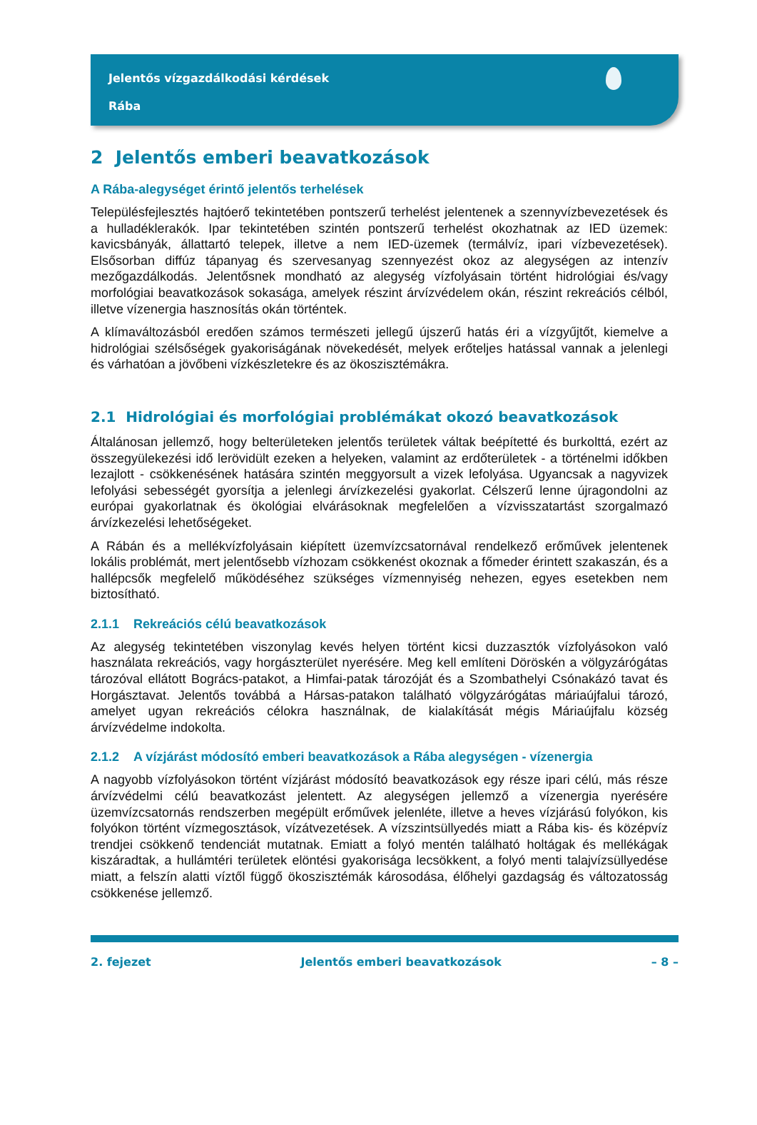Jelentős vízgazdálkodási kérdések
Rába
2 Jelentős emberi beavatkozások
A Rába-alegységet érintő jelentős terhelések
Településfejlesztés hajtóerő tekintetében pontszerű terhelést jelentenek a szennyvízbevezetések és a hulladéklerakók. Ipar tekintetében szintén pontszerű terhelést okozhatnak az IED üzemek: kavicsbányák, állattartó telepek, illetve a nem IED-üzemek (termálvíz, ipari vízbevezetések). Elsősorban diffúz tápanyag és szervesanyag szennyezést okoz az alegységen az intenzív mezőgazdálkodás. Jelentősnek mondható az alegység vízfolyásain történt hidrológiai és/vagy morfológiai beavatkozások sokasága, amelyek részint árvízvédelem okán, részint rekreációs célból, illetve vízenergia hasznosítás okán történtek.
A klímaváltozásból eredően számos természeti jellegű újszerű hatás éri a vízgyűjtőt, kiemelve a hidrológiai szélsőségek gyakoriságának növekedését, melyek erőteljes hatással vannak a jelenlegi és várhatóan a jövőbeni vízkészletekre és az ökoszisztémákra.
2.1 Hidrológiai és morfológiai problémákat okozó beavatkozások
Általánosan jellemző, hogy belterületeken jelentős területek váltak beépítetté és burkolttá, ezért az összegyülekezési idő lerövidült ezeken a helyeken, valamint az erdőterületek - a történelmi időkben lezajlott - csökkenésének hatására szintén meggyorsult a vizek lefolyása. Ugyancsak a nagyvizek lefolyási sebességét gyorsítja a jelenlegi árvízkezelési gyakorlat. Célszerű lenne újragondolni az európai gyakorlatnak és ökológiai elvárásoknak megfelelően a vízvisszatartást szorgalmazó árvízkezelési lehetőségeket.
A Rábán és a mellékvízfolyásain kiépített üzemvízcsatornával rendelkező erőművek jelentenek lokális problémát, mert jelentősebb vízhozam csökkenést okoznak a főmeder érintett szakaszán, és a hallépcsők megfelelő működéséhez szükséges vízmennyiség nehezen, egyes esetekben nem biztosítható.
2.1.1 Rekreációs célú beavatkozások
Az alegység tekintetében viszonylag kevés helyen történt kicsi duzzasztók vízfolyásokon való használata rekreációs, vagy horgászterület nyerésére. Meg kell említeni Döröskén a völgyzárógátas tározóval ellátott Bogrács-patakot, a Himfai-patak tározóját és a Szombathelyi Csónakázó tavat és Horgásztavat. Jelentős továbbá a Hársas-patakon található völgyzárógátas máriaújfalui tározó, amelyet ugyan rekreációs célokra használnak, de kialakítását mégis Máriaújfalu község árvízvédelme indokolta.
2.1.2 A vízjárást módosító emberi beavatkozások a Rába alegységen - vízenergia
A nagyobb vízfolyásokon történt vízjárást módosító beavatkozások egy része ipari célú, más része árvízvédelmi célú beavatkozást jelentett. Az alegységen jellemző a vízenergia nyerésére üzemvízcsatornás rendszerben megépült erőművek jelenléte, illetve a heves vízjárású folyókon, kis folyókon történt vízmegosztások, vízátvezetések. A vízszintsüllyedés miatt a Rába kis- és középvíz trendjei csökkenő tendenciát mutatnak. Emiatt a folyó mentén található holtágak és mellékágak kiszáradtak, a hullámtéri területek elöntési gyakorisága lecsökkent, a folyó menti talajvízsüllyedése miatt, a felszín alatti víztől függő ökoszisztémák károsodása, élőhelyi gazdagság és változatosság csökkenése jellemző.
2. fejezet Jelentős emberi beavatkozások – 8 –